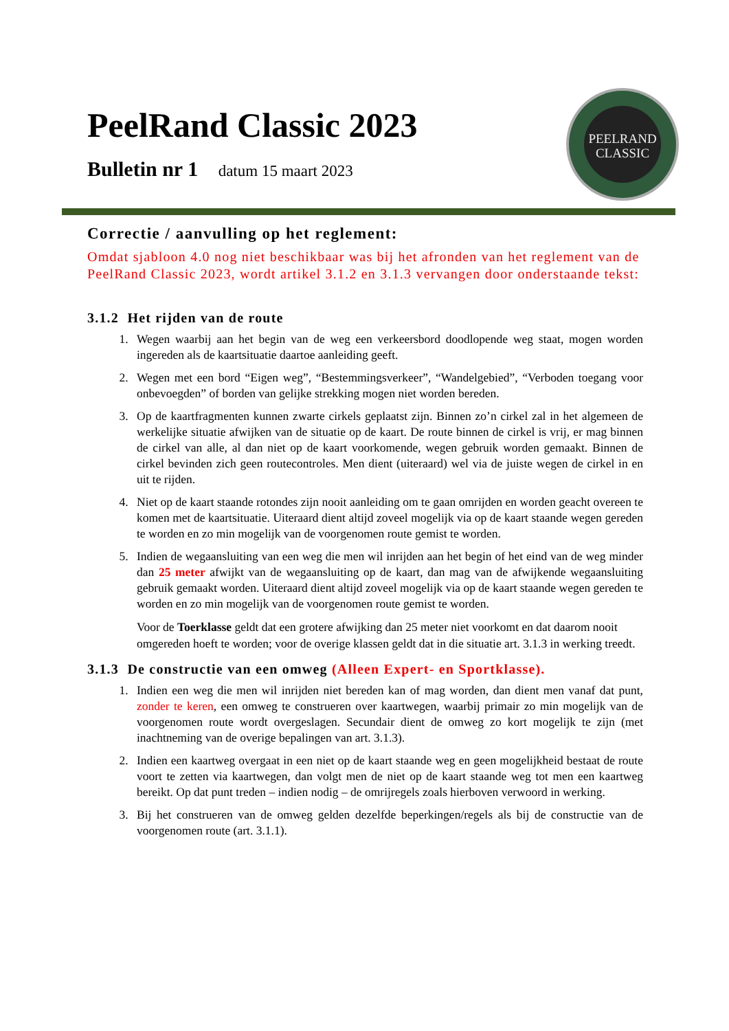PeelRand Classic 2023
Bulletin nr 1 datum 15 maart 2023
PEELRAND
CLASSIC
Correctie / aanvulling op het reglement:
Omdat sjabloon 4.0 nog niet beschikbaar was bij het afronden van het reglement van de PeelRand Classic 2023, wordt artikel 3.1.2 en 3.1.3 vervangen door onderstaande tekst:
3.1.2 Het rijden van de route
1. Wegen waarbij aan het begin van de weg een verkeersbord doodlopende weg staat, mogen worden ingereden als de kaartsituatie daartoe aanleiding geeft.
2. Wegen met een bord “Eigen weg”, “Bestemmingsverkeer”, “Wandelgebied”, “Verboden toegang voor onbevoegden” of borden van gelijke strekking mogen niet worden bereden.
3. Op de kaartfragmenten kunnen zwarte cirkels geplaatst zijn. Binnen zo’n cirkel zal in het algemeen de werkelijke situatie afwijken van de situatie op de kaart. De route binnen de cirkel is vrij, er mag binnen de cirkel van alle, al dan niet op de kaart voorkomende, wegen gebruik worden gemaakt. Binnen de cirkel bevinden zich geen routecontroles. Men dient (uiteraard) wel via de juiste wegen de cirkel in en uit te rijden.
4. Niet op de kaart staande rotondes zijn nooit aanleiding om te gaan omrijden en worden geacht overeen te komen met de kaartsituatie. Uiteraard dient altijd zoveel mogelijk via op de kaart staande wegen gereden te worden en zo min mogelijk van de voorgenomen route gemist te worden.
5. Indien de wegaansluiting van een weg die men wil inrijden aan het begin of het eind van de weg minder dan 25 meter afwijkt van de wegaansluiting op de kaart, dan mag van de afwijkende wegaansluiting gebruik gemaakt worden. Uiteraard dient altijd zoveel mogelijk via op de kaart staande wegen gereden te worden en zo min mogelijk van de voorgenomen route gemist te worden.
Voor de Toerklasse geldt dat een grotere afwijking dan 25 meter niet voorkomt en dat daarom nooit omgereden hoeft te worden; voor de overige klassen geldt dat in die situatie art. 3.1.3 in werking treedt.
3.1.3 De constructie van een omweg (Alleen Expert- en Sportklasse).
1. Indien een weg die men wil inrijden niet bereden kan of mag worden, dan dient men vanaf dat punt, zonder te keren, een omweg te construeren over kaartwegen, waarbij primair zo min mogelijk van de voorgenomen route wordt overgeslagen. Secundair dient de omweg zo kort mogelijk te zijn (met inachtneming van de overige bepalingen van art. 3.1.3).
2. Indien een kaartweg overgaat in een niet op de kaart staande weg en geen mogelijkheid bestaat de route voort te zetten via kaartwegen, dan volgt men de niet op de kaart staande weg tot men een kaartweg bereikt. Op dat punt treden – indien nodig – de omrijregels zoals hierboven verwoord in werking.
3. Bij het construeren van de omweg gelden dezelfde beperkingen/regels als bij de constructie van de voorgenomen route (art. 3.1.1).